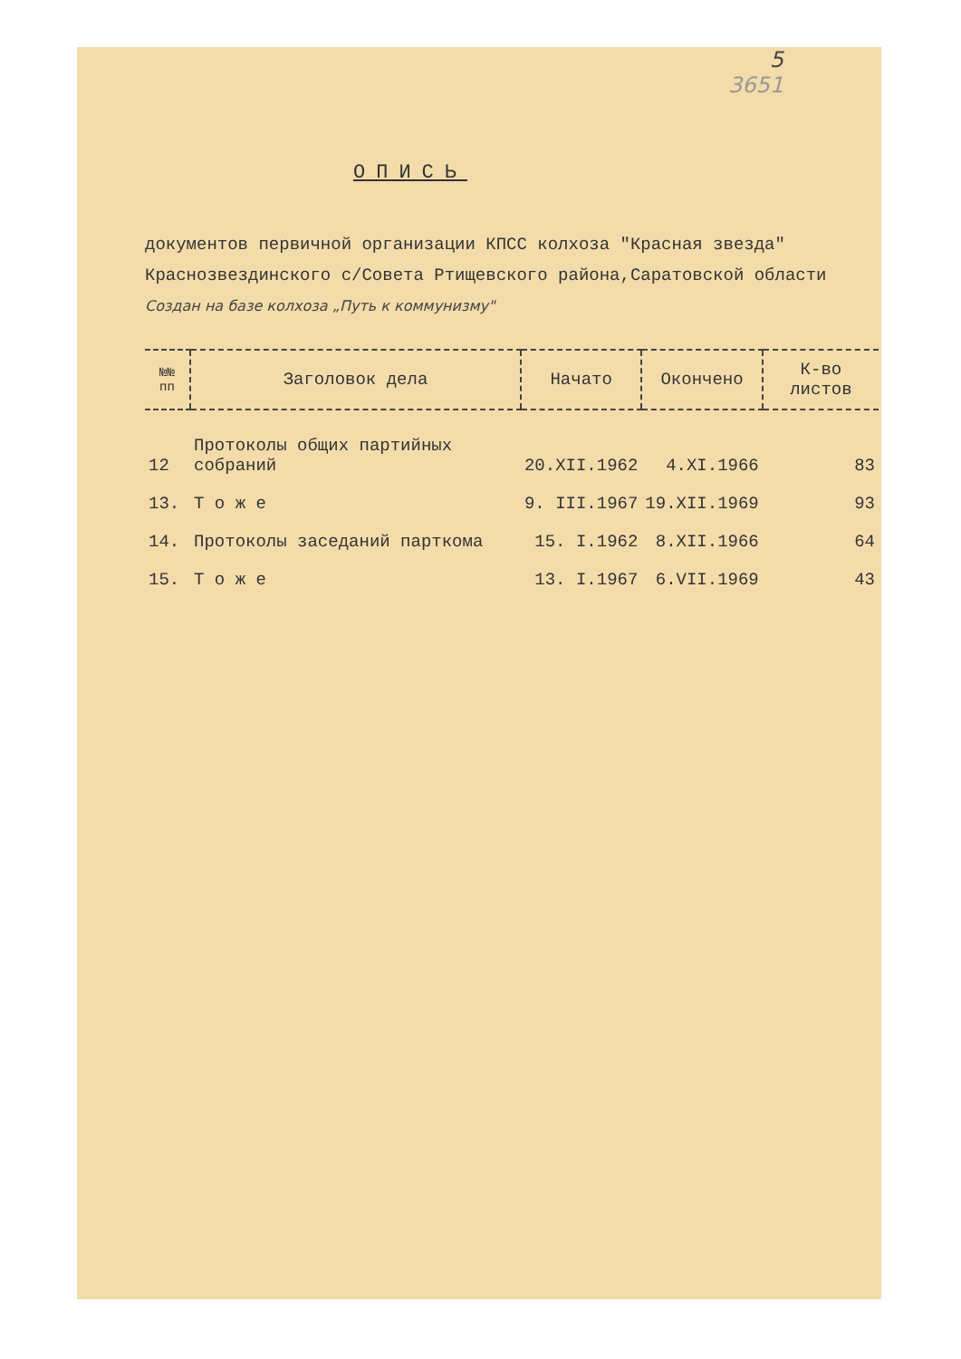5
3651
ОПИСЬ
документов первичной организации КПСС колхоза "Красная звезда" Краснозвездинского с/Совета Ртищевского района,Саратовской области Создан на базе колхоза „Путь к коммунизму"
| №№ пп | Заголовок дела | Начато | Окончено | К-во листов |
| --- | --- | --- | --- | --- |
| 12 | Протоколы общих партийных собраний | 20.XII.1962 | 4.XI.1966 | 83 |
| 13. | Т о ж е | 9. III.1967 | 19.XII.1969 | 93 |
| 14. | Протоколы заседаний парткома | 15. I.1962 | 8.XII.1966 | 64 |
| 15. | Т о ж е | 13. I.1967 | 6.VII.1969 | 43 |